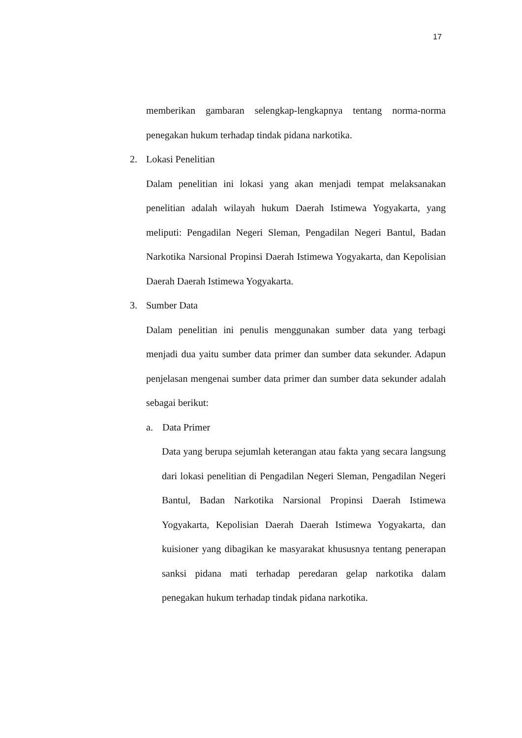17
memberikan gambaran selengkap-lengkapnya tentang norma-norma penegakan hukum terhadap tindak pidana narkotika.
2. Lokasi Penelitian
Dalam penelitian ini lokasi yang akan menjadi tempat melaksanakan penelitian adalah wilayah hukum Daerah Istimewa Yogyakarta, yang meliputi: Pengadilan Negeri Sleman, Pengadilan Negeri Bantul, Badan Narkotika Narsional Propinsi Daerah Istimewa Yogyakarta, dan Kepolisian Daerah Daerah Istimewa Yogyakarta.
3. Sumber Data
Dalam penelitian ini penulis menggunakan sumber data yang terbagi menjadi dua yaitu sumber data primer dan sumber data sekunder. Adapun penjelasan mengenai sumber data primer dan sumber data sekunder adalah sebagai berikut:
a. Data Primer
Data yang berupa sejumlah keterangan atau fakta yang secara langsung dari lokasi penelitian di Pengadilan Negeri Sleman, Pengadilan Negeri Bantul, Badan Narkotika Narsional Propinsi Daerah Istimewa Yogyakarta, Kepolisian Daerah Daerah Istimewa Yogyakarta, dan kuisioner yang dibagikan ke masyarakat khususnya tentang penerapan sanksi pidana mati terhadap peredaran gelap narkotika dalam penegakan hukum terhadap tindak pidana narkotika.